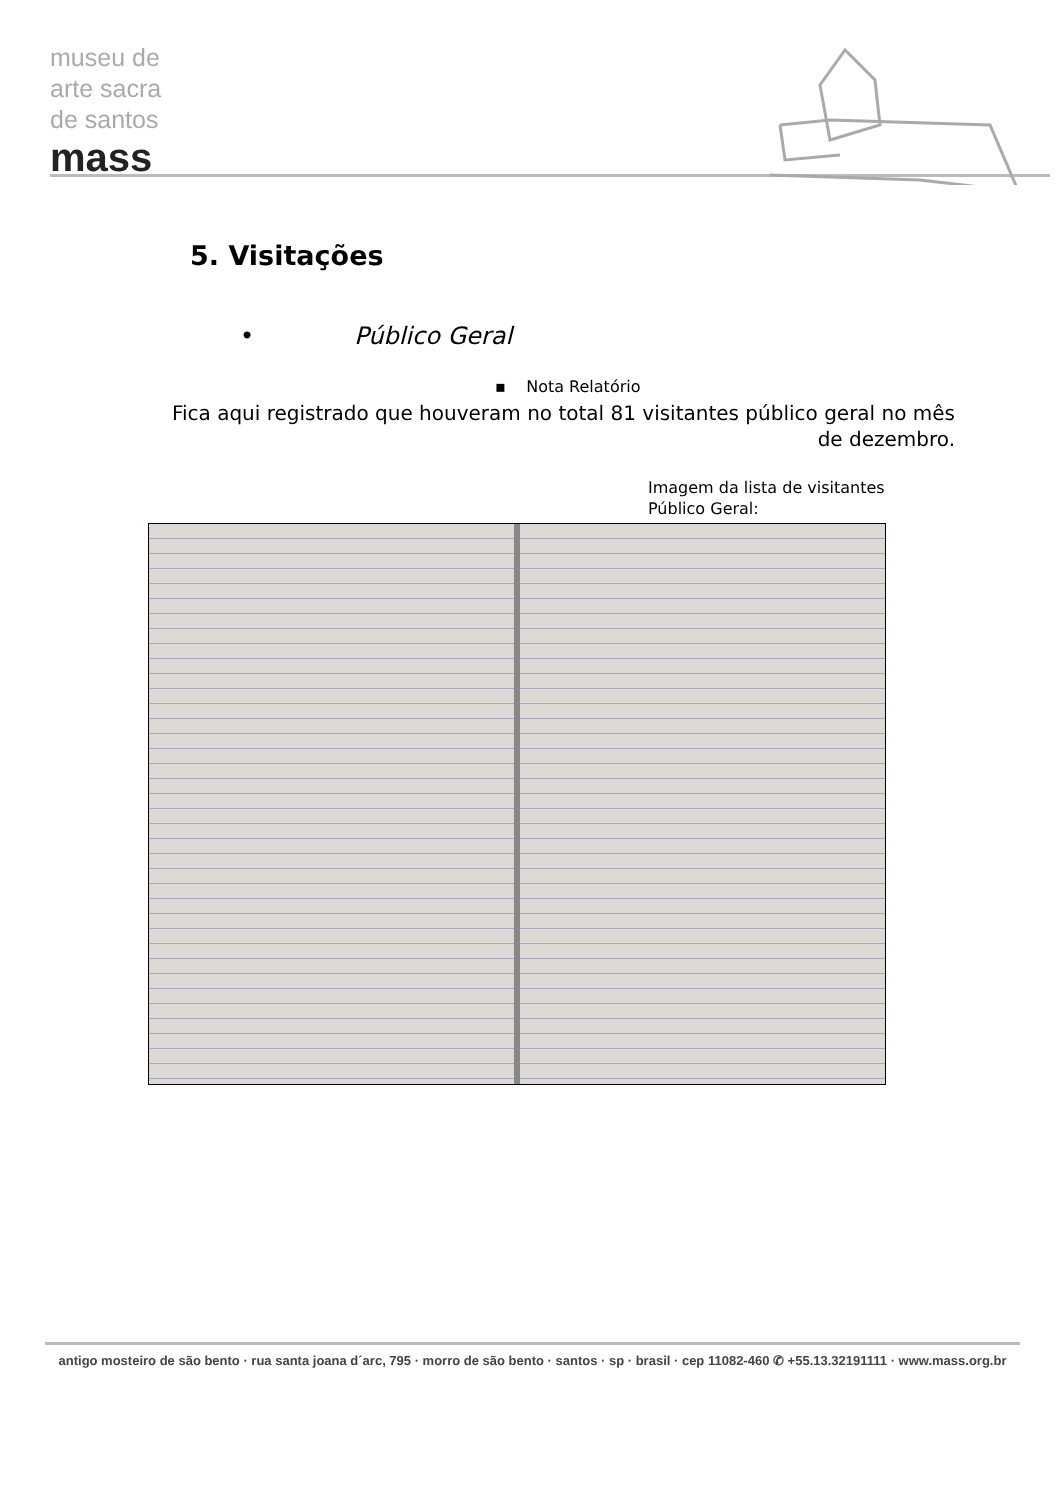museu de
arte sacra
de santos
mass
5. Visitações
• Público Geral
▪ Nota Relatório
Fica aqui registrado que houveram no total 81 visitantes público geral no mês de dezembro.
Imagem da lista de visitantes
Público Geral:
antigo mosteiro de são bento · rua santa joana d´arc, 795 · morro de são bento · santos · sp · brasil · cep 11082-460 ✆ +55.13.32191111 · www.mass.org.br